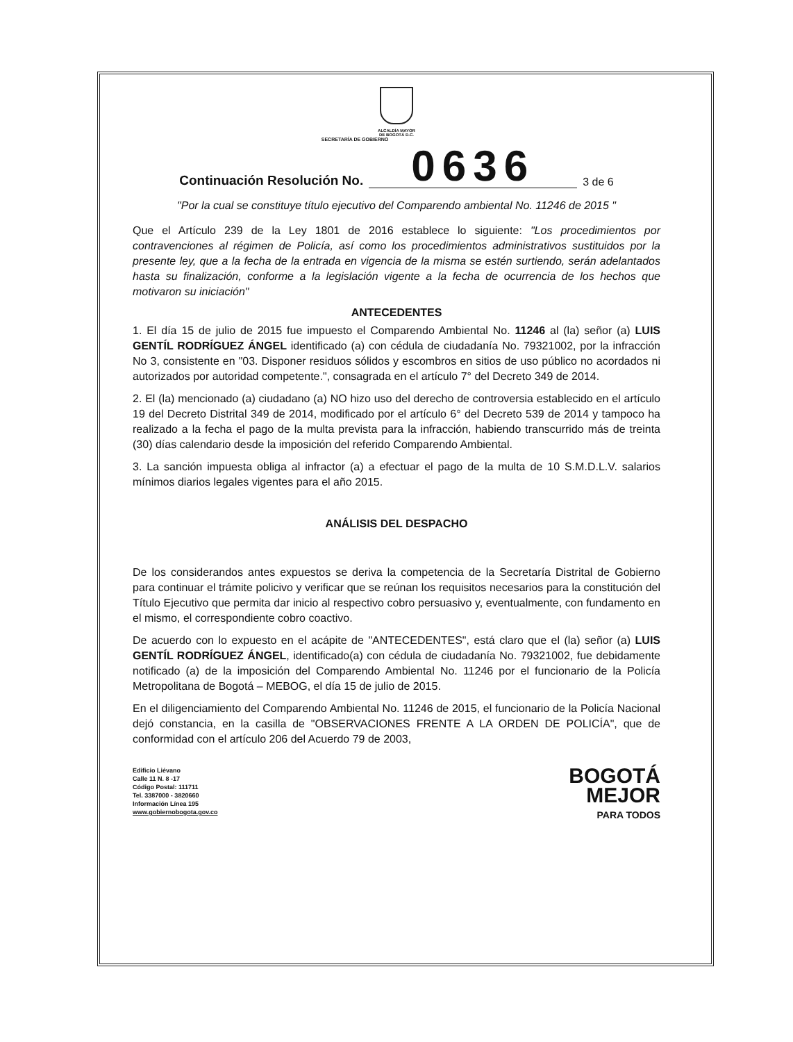ALCALDÍA MAYOR
DE BOGOTÁ D.C.
SECRETARÍA DE GOBIERNO
Continuación Resolución No. 0636 3 de 6
"Por la cual se constituye título ejecutivo del Comparendo ambiental No. 11246 de 2015 "
Que el Artículo 239 de la Ley 1801 de 2016 establece lo siguiente: "Los procedimientos por contravenciones al régimen de Policía, así como los procedimientos administrativos sustituidos por la presente ley, que a la fecha de la entrada en vigencia de la misma se estén surtiendo, serán adelantados hasta su finalización, conforme a la legislación vigente a la fecha de ocurrencia de los hechos que motivaron su iniciación"
ANTECEDENTES
1. El día 15 de julio de 2015 fue impuesto el Comparendo Ambiental No. 11246 al (la) señor (a) LUIS GENTÍL RODRÍGUEZ ÁNGEL identificado (a) con cédula de ciudadanía No. 79321002, por la infracción No 3, consistente en "03. Disponer residuos sólidos y escombros en sitios de uso público no acordados ni autorizados por autoridad competente.", consagrada en el artículo 7° del Decreto 349 de 2014.
2. El (la) mencionado (a) ciudadano (a) NO hizo uso del derecho de controversia establecido en el artículo 19 del Decreto Distrital 349 de 2014, modificado por el artículo 6° del Decreto 539 de 2014 y tampoco ha realizado a la fecha el pago de la multa prevista para la infracción, habiendo transcurrido más de treinta (30) días calendario desde la imposición del referido Comparendo Ambiental.
3. La sanción impuesta obliga al infractor (a) a efectuar el pago de la multa de 10 S.M.D.L.V. salarios mínimos diarios legales vigentes para el año 2015.
ANÁLISIS DEL DESPACHO
De los considerandos antes expuestos se deriva la competencia de la Secretaría Distrital de Gobierno para continuar el trámite policivo y verificar que se reúnan los requisitos necesarios para la constitución del Título Ejecutivo que permita dar inicio al respectivo cobro persuasivo y, eventualmente, con fundamento en el mismo, el correspondiente cobro coactivo.
De acuerdo con lo expuesto en el acápite de "ANTECEDENTES", está claro que el (la) señor (a) LUIS GENTÍL RODRÍGUEZ ÁNGEL, identificado(a) con cédula de ciudadanía No. 79321002, fue debidamente notificado (a) de la imposición del Comparendo Ambiental No. 11246 por el funcionario de la Policía Metropolitana de Bogotá – MEBOG, el día 15 de julio de 2015.
En el diligenciamiento del Comparendo Ambiental No. 11246 de 2015, el funcionario de la Policía Nacional dejó constancia, en la casilla de "OBSERVACIONES FRENTE A LA ORDEN DE POLICÍA", que de conformidad con el artículo 206 del Acuerdo 79 de 2003,
Edificio Liévano
Calle 11 N. 8 -17
Código Postal: 111711
Tel. 3387000 - 3820660
Información Línea 195
www.gobiernobogota.gov.co
BOGOTÁ
MEJOR
PARA TODOS